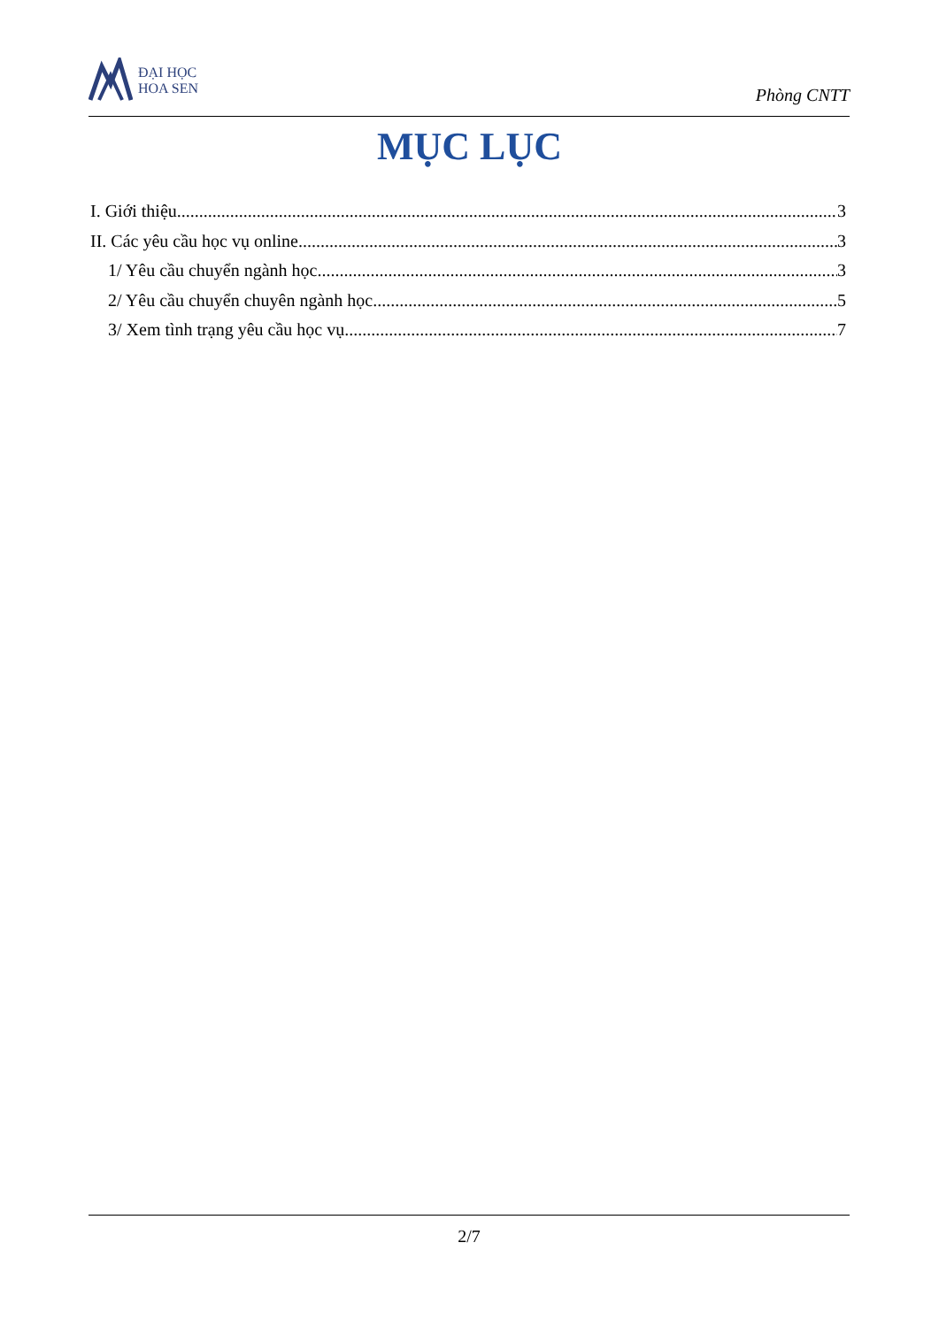ĐẠI HỌC
HOA SEN
Phòng CNTT
MỤC LỤC
I. Giới thiệu 3
II. Các yêu cầu học vụ online 3
1/ Yêu cầu chuyển ngành học 3
2/ Yêu cầu chuyển chuyên ngành học 5
3/ Xem tình trạng yêu cầu học vụ 7
2/7